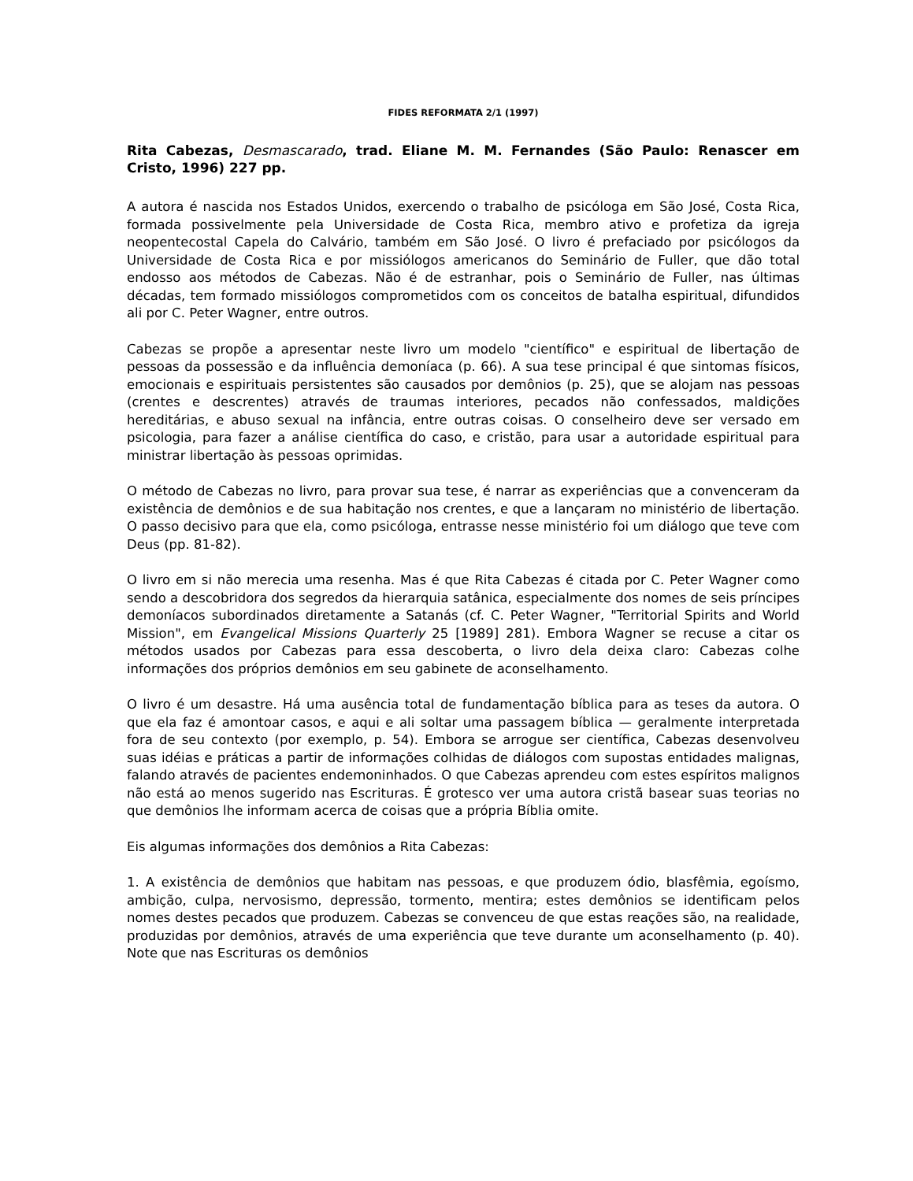FIDES REFORMATA 2/1 (1997)
Rita Cabezas, Desmascarado, trad. Eliane M. M. Fernandes (São Paulo: Renascer em Cristo, 1996) 227 pp.
A autora é nascida nos Estados Unidos, exercendo o trabalho de psicóloga em São José, Costa Rica, formada possivelmente pela Universidade de Costa Rica, membro ativo e profetiza da igreja neopentecostal Capela do Calvário, também em São José. O livro é prefaciado por psicólogos da Universidade de Costa Rica e por missiólogos americanos do Seminário de Fuller, que dão total endosso aos métodos de Cabezas. Não é de estranhar, pois o Seminário de Fuller, nas últimas décadas, tem formado missiólogos comprometidos com os conceitos de batalha espiritual, difundidos ali por C. Peter Wagner, entre outros.
Cabezas se propõe a apresentar neste livro um modelo "científico" e espiritual de libertação de pessoas da possessão e da influência demoníaca (p. 66). A sua tese principal é que sintomas físicos, emocionais e espirituais persistentes são causados por demônios (p. 25), que se alojam nas pessoas (crentes e descrentes) através de traumas interiores, pecados não confessados, maldições hereditárias, e abuso sexual na infância, entre outras coisas. O conselheiro deve ser versado em psicologia, para fazer a análise científica do caso, e cristão, para usar a autoridade espiritual para ministrar libertação às pessoas oprimidas.
O método de Cabezas no livro, para provar sua tese, é narrar as experiências que a convenceram da existência de demônios e de sua habitação nos crentes, e que a lançaram no ministério de libertação. O passo decisivo para que ela, como psicóloga, entrasse nesse ministério foi um diálogo que teve com Deus (pp. 81-82).
O livro em si não merecia uma resenha. Mas é que Rita Cabezas é citada por C. Peter Wagner como sendo a descobridora dos segredos da hierarquia satânica, especialmente dos nomes de seis príncipes demoníacos subordinados diretamente a Satanás (cf. C. Peter Wagner, "Territorial Spirits and World Mission", em Evangelical Missions Quarterly 25 [1989] 281). Embora Wagner se recuse a citar os métodos usados por Cabezas para essa descoberta, o livro dela deixa claro: Cabezas colhe informações dos próprios demônios em seu gabinete de aconselhamento.
O livro é um desastre. Há uma ausência total de fundamentação bíblica para as teses da autora. O que ela faz é amontoar casos, e aqui e ali soltar uma passagem bíblica — geralmente interpretada fora de seu contexto (por exemplo, p. 54). Embora se arrogue ser científica, Cabezas desenvolveu suas idéias e práticas a partir de informações colhidas de diálogos com supostas entidades malignas, falando através de pacientes endemoninhados. O que Cabezas aprendeu com estes espíritos malignos não está ao menos sugerido nas Escrituras. É grotesco ver uma autora cristã basear suas teorias no que demônios lhe informam acerca de coisas que a própria Bíblia omite.
Eis algumas informações dos demônios a Rita Cabezas:
1. A existência de demônios que habitam nas pessoas, e que produzem ódio, blasfêmia, egoísmo, ambição, culpa, nervosismo, depressão, tormento, mentira; estes demônios se identificam pelos nomes destes pecados que produzem. Cabezas se convenceu de que estas reações são, na realidade, produzidas por demônios, através de uma experiência que teve durante um aconselhamento (p. 40). Note que nas Escrituras os demônios